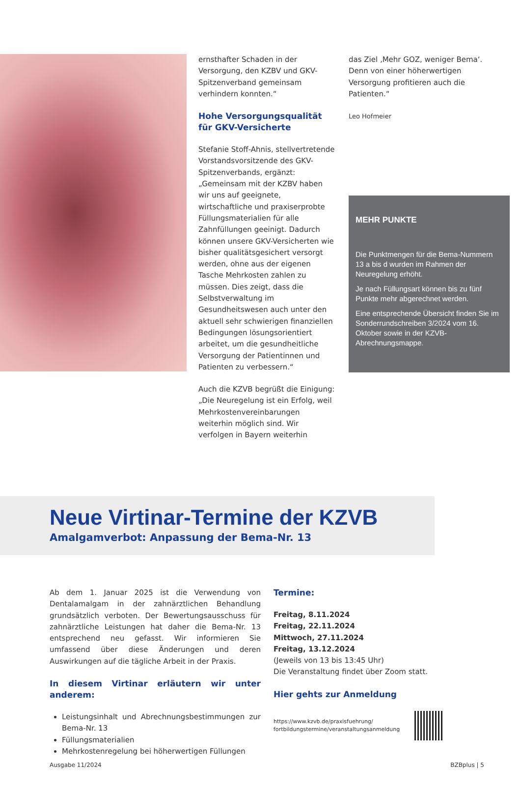ernsthafter Schaden in der Versorgung, den KZBV und GKV-Spitzenverband gemeinsam verhindern konnten.“
Hohe Versorgungsqualität
für GKV-Versicherte
Stefanie Stoff-Ahnis, stellvertretende Vorstandsvorsitzende des GKV-Spitzenverbands, ergänzt: „Gemeinsam mit der KZBV haben wir uns auf geeignete, wirtschaftliche und praxiserprobte Füllungsmaterialien für alle Zahnfüllungen geeinigt. Dadurch können unsere GKV-Versicherten wie bisher qualitätsgesichert versorgt werden, ohne aus der eigenen Tasche Mehrkosten zahlen zu müssen. Dies zeigt, dass die Selbstverwaltung im Gesundheitswesen auch unter den aktuell sehr schwierigen finanziellen Bedingungen lösungsorientiert arbeitet, um die gesundheitliche Versorgung der Patientinnen und Patienten zu verbessern.“
Auch die KZVB begrüßt die Einigung: „Die Neuregelung ist ein Erfolg, weil Mehrkostenvereinbarungen weiterhin möglich sind. Wir verfolgen in Bayern weiterhin
das Ziel ‚Mehr GOZ, weniger Bema‘. Denn von einer höherwertigen Versorgung profitieren auch die Patienten.“
Leo Hofmeier
MEHR PUNKTE
Die Punktmengen für die Bema-Nummern 13 a bis d wurden im Rahmen der Neuregelung erhöht.
Je nach Füllungsart können bis zu fünf Punkte mehr abgerechnet werden.
Eine entsprechende Übersicht finden Sie im Sonderrundschreiben 3/2024 vom 16. Oktober sowie in der KZVB-Abrechnungsmappe.
Neue Virtinar-Termine der KZVB
Amalgamverbot: Anpassung der Bema-Nr. 13
Ab dem 1. Januar 2025 ist die Verwendung von Dentalamalgam in der zahnärztlichen Behandlung grundsätzlich verboten. Der Bewertungsausschuss für zahnärztliche Leistungen hat daher die Bema-Nr. 13 entsprechend neu gefasst. Wir informieren Sie umfassend über diese Änderungen und deren Auswirkungen auf die tägliche Arbeit in der Praxis.
In diesem Virtinar erläutern wir unter anderem:
Leistungsinhalt und Abrechnungsbestimmungen zur Bema-Nr. 13
Füllungsmaterialien
Mehrkostenregelung bei höherwertigen Füllungen
Termine:
Freitag, 8.11.2024
Freitag, 22.11.2024
Mittwoch, 27.11.2024
Freitag, 13.12.2024
(Jeweils von 13 bis 13:45 Uhr)
Die Veranstaltung findet über Zoom statt.
Hier gehts zur Anmeldung
https://www.kzvb.de/praxisfuehrung/
fortbildungstermine/veranstaltungsanmeldung
Ausgabe 11/2024 BZBplus | 5